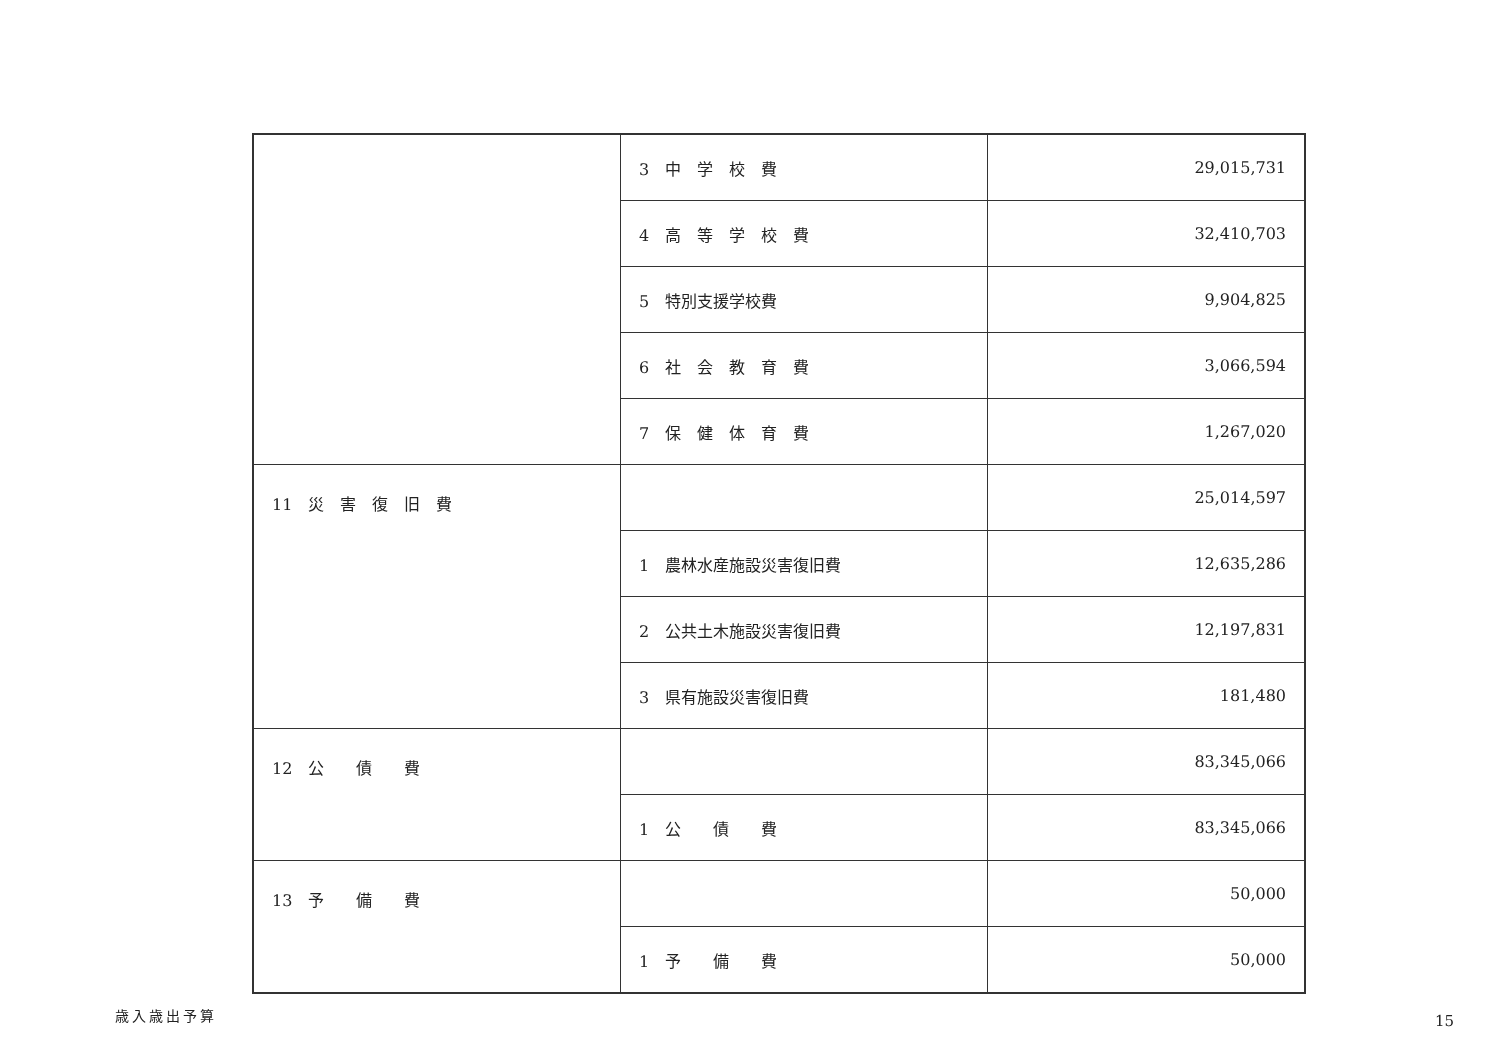| | 3 中 学 校 費 | 29,015,731 |
| | 4 高 等 学 校 費 | 32,410,703 |
| | 5 特別支援学校費 | 9,904,825 |
| | 6 社 会 教 育 費 | 3,066,594 |
| | 7 保 健 体 育 費 | 1,267,020 |
| 11 災 害 復 旧 費 | | 25,014,597 |
| | 1 農林水産施設災害復旧費 | 12,635,286 |
| | 2 公共土木施設災害復旧費 | 12,197,831 |
| | 3 県有施設災害復旧費 | 181,480 |
| 12 公 債 費 | | 83,345,066 |
| | 1 公 債 費 | 83,345,066 |
| 13 予 備 費 | | 50,000 |
| | 1 予 備 費 | 50,000 |
歳入歳出予算 15